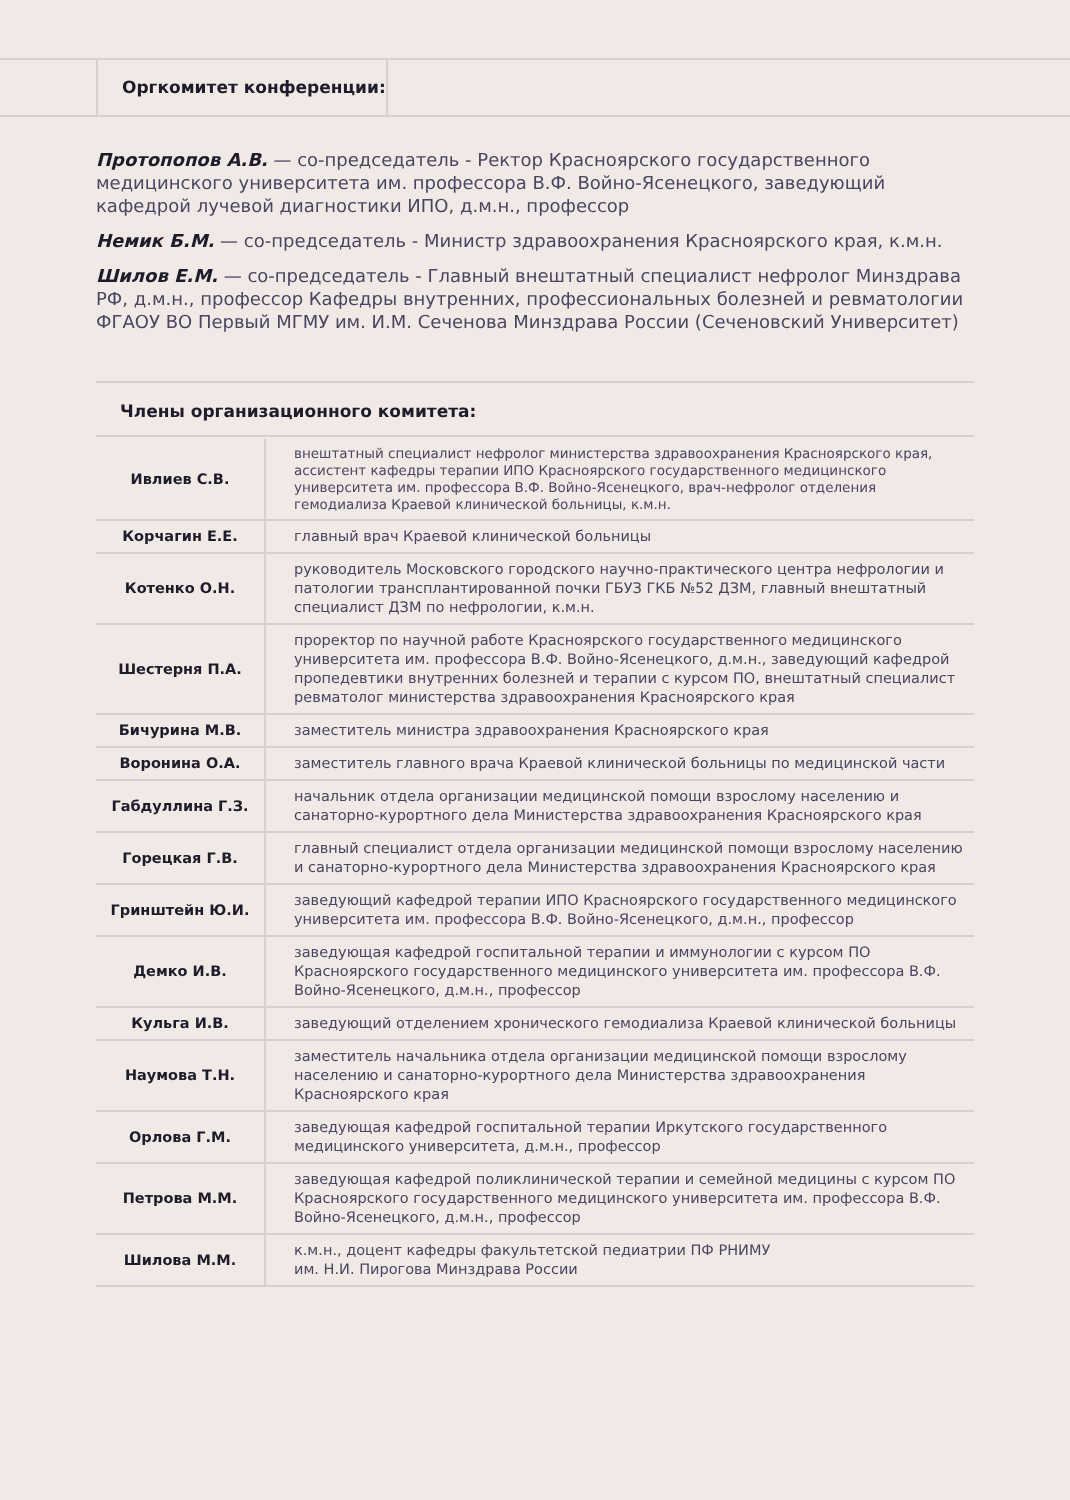Оргкомитет конференции:
Протопопов А.В. — со-председатель - Ректор Красноярского государственного медицинского университета им. профессора В.Ф. Войно-Ясенецкого, заведующий кафедрой лучевой диагностики ИПО, д.м.н., профессор
Немик Б.М. — со-председатель - Министр здравоохранения Красноярского края, к.м.н.
Шилов Е.М. — со-председатель - Главный внештатный специалист нефролог Минздрава РФ, д.м.н., профессор Кафедры внутренних, профессиональных болезней и ревматологии ФГАОУ ВО Первый МГМУ им. И.М. Сеченова Минздрава России (Сеченовский Университет)
Члены организационного комитета:
| Ивлиев С.В. | внештатный специалист нефролог министерства здравоохранения Красноярского края, ассистент кафедры терапии ИПО Красноярского государственного медицинского университета им. профессора В.Ф. Войно-Ясенецкого, врач-нефролог отделения гемодиализа Краевой клинической больницы, к.м.н. |
| Корчагин Е.Е. | главный врач Краевой клинической больницы |
| Котенко О.Н. | руководитель Московского городского научно-практического центра нефрологии и патологии трансплантированной почки ГБУЗ ГКБ №52 ДЗМ, главный внештатный специалист ДЗМ по нефрологии, к.м.н. |
| Шестерня П.А. | проректор по научной работе Красноярского государственного медицинского университета им. профессора В.Ф. Войно-Ясенецкого, д.м.н., заведующий кафедрой пропедевтики внутренних болезней и терапии с курсом ПО, внештатный специалист ревматолог министерства здравоохранения Красноярского края |
| Бичурина М.В. | заместитель министра здравоохранения Красноярского края |
| Воронина О.А. | заместитель главного врача Краевой клинической больницы по медицинской части |
| Габдуллина Г.З. | начальник отдела организации медицинской помощи взрослому населению и санаторно-курортного дела Министерства здравоохранения Красноярского края |
| Горецкая Г.В. | главный специалист отдела организации медицинской помощи взрослому населению и санаторно-курортного дела Министерства здравоохранения Красноярского края |
| Гринштейн Ю.И. | заведующий кафедрой терапии ИПО Красноярского государственного медицинского университета им. профессора В.Ф. Войно-Ясенецкого, д.м.н., профессор |
| Демко И.В. | заведующая кафедрой госпитальной терапии и иммунологии с курсом ПО Красноярского государственного медицинского университета им. профессора В.Ф. Войно-Ясенецкого, д.м.н., профессор |
| Кульга И.В. | заведующий отделением хронического гемодиализа Краевой клинической больницы |
| Наумова Т.Н. | заместитель начальника отдела организации медицинской помощи взрослому населению и санаторно-курортного дела Министерства здравоохранения Красноярского края |
| Орлова Г.М. | заведующая кафедрой госпитальной терапии Иркутского государственного медицинского университета, д.м.н., профессор |
| Петрова М.М. | заведующая кафедрой поликлинической терапии и семейной медицины с курсом ПО Красноярского государственного медицинского университета им. профессора В.Ф. Войно-Ясенецкого, д.м.н., профессор |
| Шилова М.М. | к.м.н., доцент кафедры факультетской педиатрии ПФ РНИМУ им. Н.И. Пирогова Минздрава России |